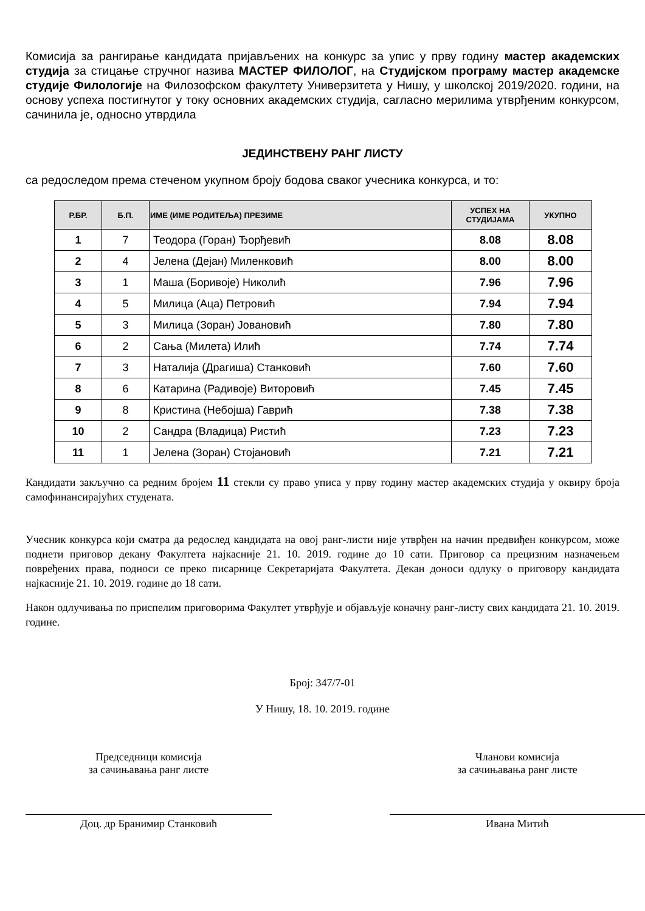Комисија за рангирање кандидата пријављених на конкурс за упис у прву годину мастер академских студија за стицање стручног назива МАСТЕР ФИЛОЛОГ, на Студијском програму мастер академске студије Филологије на Филозофском факултету Универзитета у Нишу, у школској 2019/2020. години, на основу успеха постигнутог у току основних академских студија, сагласно мерилима утврђеним конкурсом, сачинила је, односно утврдила
ЈЕДИНСТВЕНУ РАНГ ЛИСТУ
са редоследом према стеченом укупном броју бодова сваког учесника конкурса, и то:
| Р.БР. | Б.П. | ИМЕ (ИМЕ РОДИТЕЉА) ПРЕЗИМЕ | УСПЕХ НА СТУДИЈАМА | УКУПНО |
| --- | --- | --- | --- | --- |
| 1 | 7 | Теодора (Горан) Ђорђевић | 8.08 | 8.08 |
| 2 | 4 | Јелена (Дејан) Миленковић | 8.00 | 8.00 |
| 3 | 1 | Маша (Боривоје) Николић | 7.96 | 7.96 |
| 4 | 5 | Милица (Аца) Петровић | 7.94 | 7.94 |
| 5 | 3 | Милица (Зоран) Јовановић | 7.80 | 7.80 |
| 6 | 2 | Сања (Милета) Илић | 7.74 | 7.74 |
| 7 | 3 | Наталија (Драгиша) Станковић | 7.60 | 7.60 |
| 8 | 6 | Катарина (Радивоје) Виторовић | 7.45 | 7.45 |
| 9 | 8 | Кристина (Небојша) Гаврић | 7.38 | 7.38 |
| 10 | 2 | Сандра (Владица) Ристић | 7.23 | 7.23 |
| 11 | 1 | Јелена (Зоран) Стојановић | 7.21 | 7.21 |
Кандидати закључно са редним бројем 11 стекли су право уписа у прву годину мастер академских студија у оквиру броја самофинансирајућих студената.
Учесник конкурса који сматра да редослед кандидата на овој ранг-листи није утврђен на начин предвиђен конкурсом, може поднети приговор декану Факултета најкасније 21. 10. 2019. године до 10 сати. Приговор са прецизним назначењем повређених права, подноси се преко писарнице Секретаријата Факултета. Декан доноси одлуку о приговору кандидата најкасније 21. 10. 2019. године до 18 сати.
Након одлучивања по приспелим приговорима Факултет утврђује и објављује коначну ранг-листу свих кандидата 21. 10. 2019. године.
Број: 347/7-01
У Нишу, 18. 10. 2019. године
Председници комисија
за сачињавања ранг листе
Доц. др Бранимир Станковић
Чланови комисија
за сачињавања ранг листе
Ивана Митић